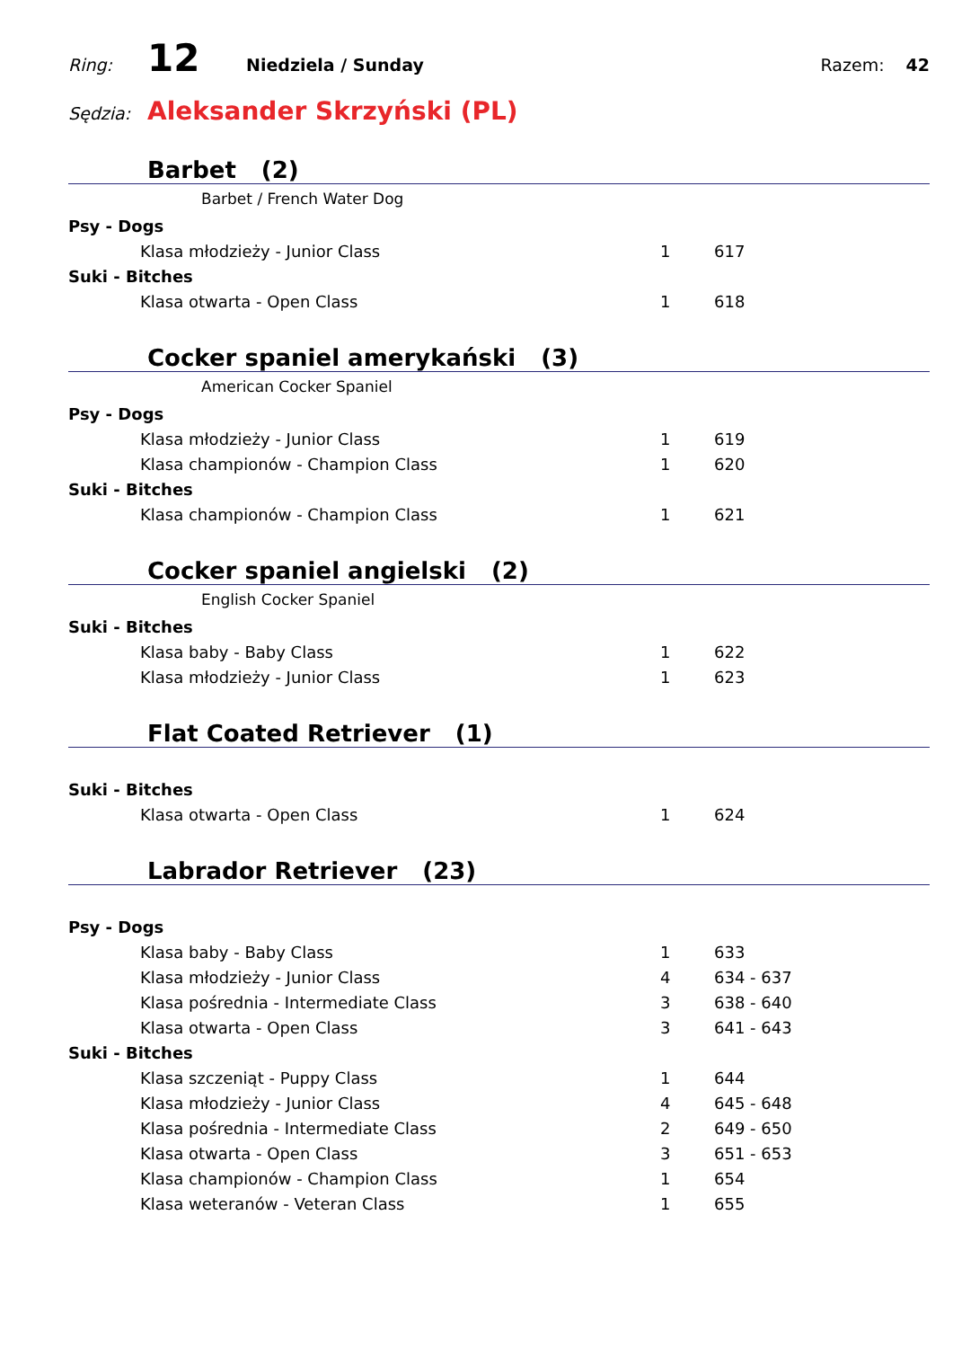Ring: 12 Niedziela / Sunday Razem: 42
Sędzia: Aleksander Skrzyński (PL)
Barbet (2)
Barbet / French Water Dog
| Psy - Dogs | | |
| Klasa młodzieży - Junior Class | 1 | 617 |
| Suki - Bitches | | |
| Klasa otwarta - Open Class | 1 | 618 |
Cocker spaniel amerykański (3)
American Cocker Spaniel
| Psy - Dogs | | |
| Klasa młodzieży - Junior Class | 1 | 619 |
| Klasa championów - Champion Class | 1 | 620 |
| Suki - Bitches | | |
| Klasa championów - Champion Class | 1 | 621 |
Cocker spaniel angielski (2)
English Cocker Spaniel
| Suki - Bitches | | |
| Klasa baby - Baby Class | 1 | 622 |
| Klasa młodzieży - Junior Class | 1 | 623 |
Flat Coated Retriever (1)
| Suki - Bitches | | |
| Klasa otwarta - Open Class | 1 | 624 |
Labrador Retriever (23)
| Psy - Dogs | | |
| Klasa baby - Baby Class | 1 | 633 |
| Klasa młodzieży - Junior Class | 4 | 634 - 637 |
| Klasa pośrednia - Intermediate Class | 3 | 638 - 640 |
| Klasa otwarta - Open Class | 3 | 641 - 643 |
| Suki - Bitches | | |
| Klasa szczeniąt - Puppy Class | 1 | 644 |
| Klasa młodzieży - Junior Class | 4 | 645 - 648 |
| Klasa pośrednia - Intermediate Class | 2 | 649 - 650 |
| Klasa otwarta - Open Class | 3 | 651 - 653 |
| Klasa championów - Champion Class | 1 | 654 |
| Klasa weteranów - Veteran Class | 1 | 655 |